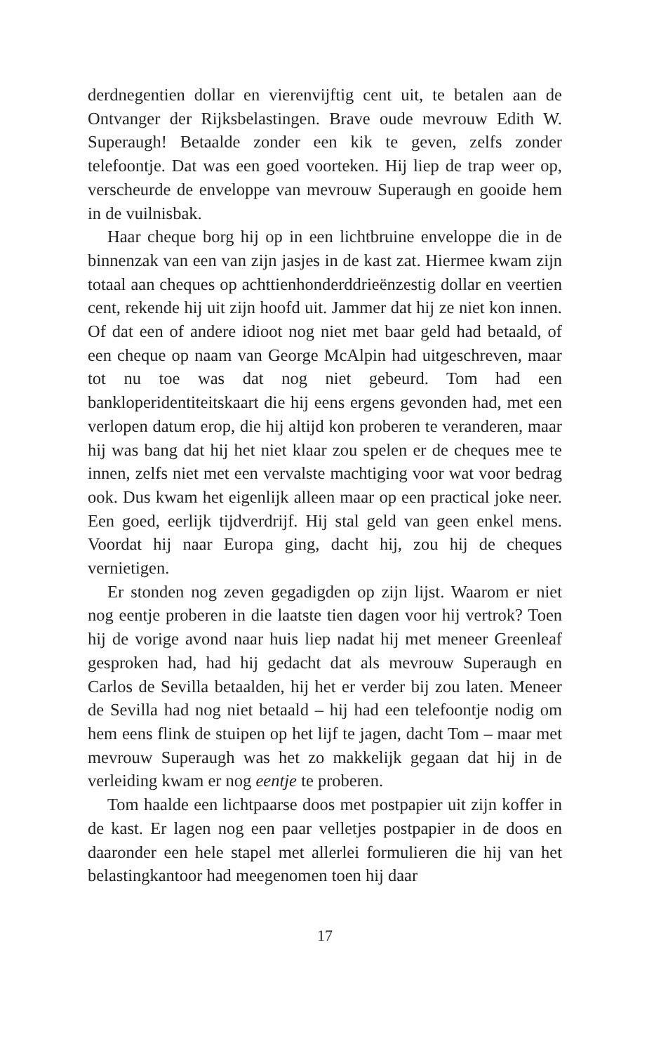derdnegentien dollar en vierenvijftig cent uit, te betalen aan de Ontvanger der Rijksbelastingen. Brave oude mevrouw Edith W. Superaugh! Betaalde zonder een kik te geven, zelfs zonder telefoontje. Dat was een goed voorteken. Hij liep de trap weer op, verscheurde de enveloppe van mevrouw Superaugh en gooide hem in de vuilnisbak.
Haar cheque borg hij op in een lichtbruine enveloppe die in de binnenzak van een van zijn jasjes in de kast zat. Hiermee kwam zijn totaal aan cheques op achttienhonderddrieënzestig dollar en veertien cent, rekende hij uit zijn hoofd uit. Jammer dat hij ze niet kon innen. Of dat een of andere idioot nog niet met baar geld had betaald, of een cheque op naam van George McAlpin had uitgeschreven, maar tot nu toe was dat nog niet gebeurd. Tom had een bankloperidentiteitskaart die hij eens ergens gevonden had, met een verlopen datum erop, die hij altijd kon proberen te veranderen, maar hij was bang dat hij het niet klaar zou spelen er de cheques mee te innen, zelfs niet met een vervalste machtiging voor wat voor bedrag ook. Dus kwam het eigenlijk alleen maar op een practical joke neer. Een goed, eerlijk tijdverdrijf. Hij stal geld van geen enkel mens. Voordat hij naar Europa ging, dacht hij, zou hij de cheques vernietigen.
Er stonden nog zeven gegadigden op zijn lijst. Waarom er niet nog eentje proberen in die laatste tien dagen voor hij vertrok? Toen hij de vorige avond naar huis liep nadat hij met meneer Greenleaf gesproken had, had hij gedacht dat als mevrouw Superaugh en Carlos de Sevilla betaalden, hij het er verder bij zou laten. Meneer de Sevilla had nog niet betaald – hij had een telefoontje nodig om hem eens flink de stuipen op het lijf te jagen, dacht Tom – maar met mevrouw Superaugh was het zo makkelijk gegaan dat hij in de verleiding kwam er nog eentje te proberen.
Tom haalde een lichtpaarse doos met postpapier uit zijn koffer in de kast. Er lagen nog een paar velletjes postpapier in de doos en daaronder een hele stapel met allerlei formulieren die hij van het belastingkantoor had meegenomen toen hij daar
17